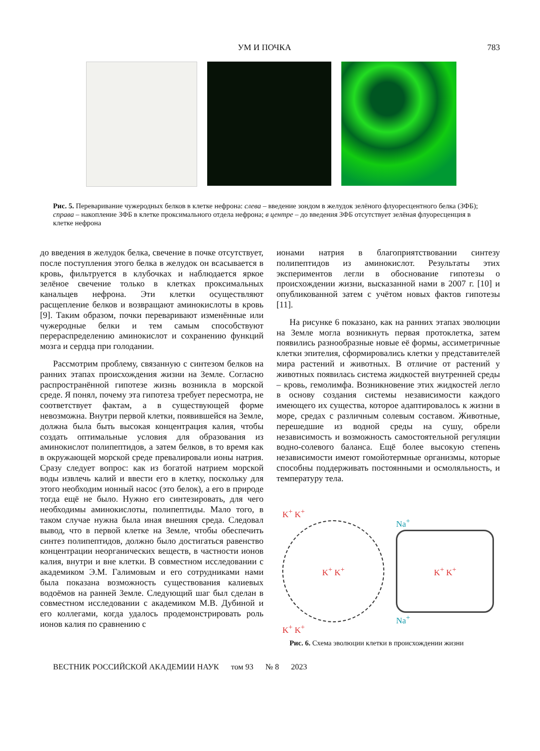УМ И ПОЧКА 783
Рис. 5. Переваривание чужеродных белков в клетке нефрона: слева – введение зондом в желудок зелёного флуоресцентного белка (ЗФБ); справа – накопление ЗФБ в клетке проксимального отдела нефрона; в центре – до введения ЗФБ отсутствует зелёная флуоресценция в клетке нефрона
до введения в желудок белка, свечение в почке отсутствует, после поступления этого белка в желудок он всасывается в кровь, фильтруется в клубочках и наблюдается яркое зелёное свечение только в клетках проксимальных канальцев нефрона. Эти клетки осуществляют расщепление белков и возвращают аминокислоты в кровь [9]. Таким образом, почки переваривают изменённые или чужеродные белки и тем самым способствуют перераспределению аминокислот и сохранению функций мозга и сердца при голодании.
Рассмотрим проблему, связанную с синтезом белков на ранних этапах происхождения жизни на Земле. Согласно распространённой гипотезе жизнь возникла в морской среде. Я понял, почему эта гипотеза требует пересмотра, не соответствует фактам, а в существующей форме невозможна. Внутри первой клетки, появившейся на Земле, должна была быть высокая концентрация калия, чтобы создать оптимальные условия для образования из аминокислот полипептидов, а затем белков, в то время как в окружающей морской среде превалировали ионы натрия. Сразу следует вопрос: как из богатой натрием морской воды извлечь калий и ввести его в клетку, поскольку для этого необходим ионный насос (это белок), а его в природе тогда ещё не было. Нужно его синтезировать, для чего необходимы аминокислоты, полипептиды. Мало того, в таком случае нужна была иная внешняя среда. Следовал вывод, что в первой клетке на Земле, чтобы обеспечить синтез полипептидов, должно было достигаться равенство концентрации неорганических веществ, в частности ионов калия, внутри и вне клетки. В совместном исследовании с академиком Э.М. Галимовым и его сотрудниками нами была показана возможность существования калиевых водоёмов на ранней Земле. Следующий шаг был сделан в совместном исследовании с академиком М.В. Дубиной и его коллегами, когда удалось продемонстрировать роль ионов калия по сравнению с
ионами натрия в благоприятствовании синтезу полипептидов из аминокислот. Результаты этих экспериментов легли в обоснование гипотезы о происхождении жизни, высказанной нами в 2007 г. [10] и опубликованной затем с учётом новых фактов гипотезы [11].
На рисунке 6 показано, как на ранних этапах эволюции на Земле могла возникнуть первая протоклетка, затем появились разнообразные новые её формы, ассиметричные клетки эпителия, сформировались клетки у представителей мира растений и животных. В отличие от растений у животных появилась система жидкостей внутренней среды – кровь, гемолимфа. Возникновение этих жидкостей легло в основу создания системы независимости каждого имеющего их существа, которое адаптировалось к жизни в море, средах с различным солевым составом. Животные, перешедшие из водной среды на сушу, обрели независимость и возможность самостоятельной регуляции водно-солевого баланса. Ещё более высокую степень независимости имеют гомойотермные организмы, которые способны поддерживать постоянными и осмоляльность, и температуру тела.
K<sup>+</sup> K<sup>+</sup>
K<sup>+</sup> K<sup>+</sup>
K<sup>+</sup> K<sup>+</sup>
Na<sup>+</sup>
K<sup>+</sup> K<sup>+</sup>
Na<sup>+</sup>
Рис. 6. Схема эволюции клетки в происхождении жизни
ВЕСТНИК РОССИЙСКОЙ АКАДЕМИИ НАУК том 93 № 8 2023